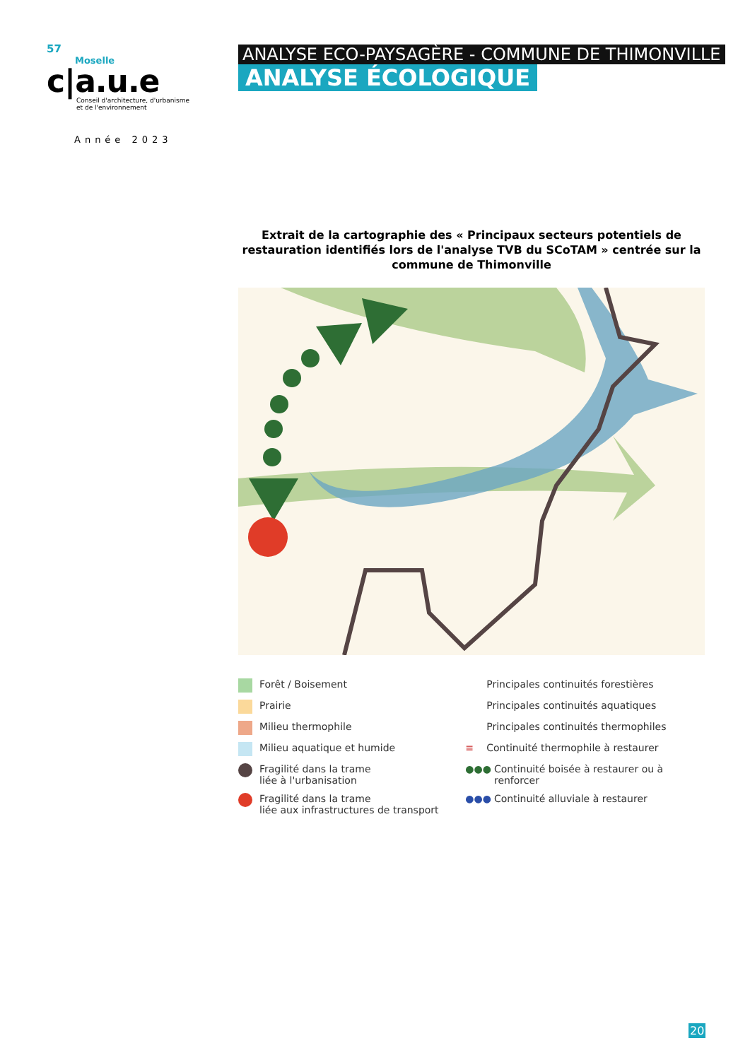57
Moselle
c|a.u.e
Conseil d'architecture, d'urbanisme
et de l'environnement
Année 2023
ANALYSE ECO-PAYSAGÈRE - COMMUNE DE THIMONVILLE
ANALYSE ÉCOLOGIQUE
Extrait de la cartographie des « Principaux secteurs potentiels de restauration identifiés lors de l'analyse TVB du SCoTAM » centrée sur la commune de Thimonville
Forêt / Boisement
Prairie
Milieu thermophile
Milieu aquatique et humide
Fragilité dans la trame
liée à l'urbanisation
Fragilité dans la trame
liée aux infrastructures de transport
Principales continuités forestières
Principales continuités aquatiques
Principales continuités thermophiles
≡ Continuité thermophile à restaurer
●●● Continuité boisée à restaurer ou à renforcer
●●● Continuité alluviale à restaurer
20